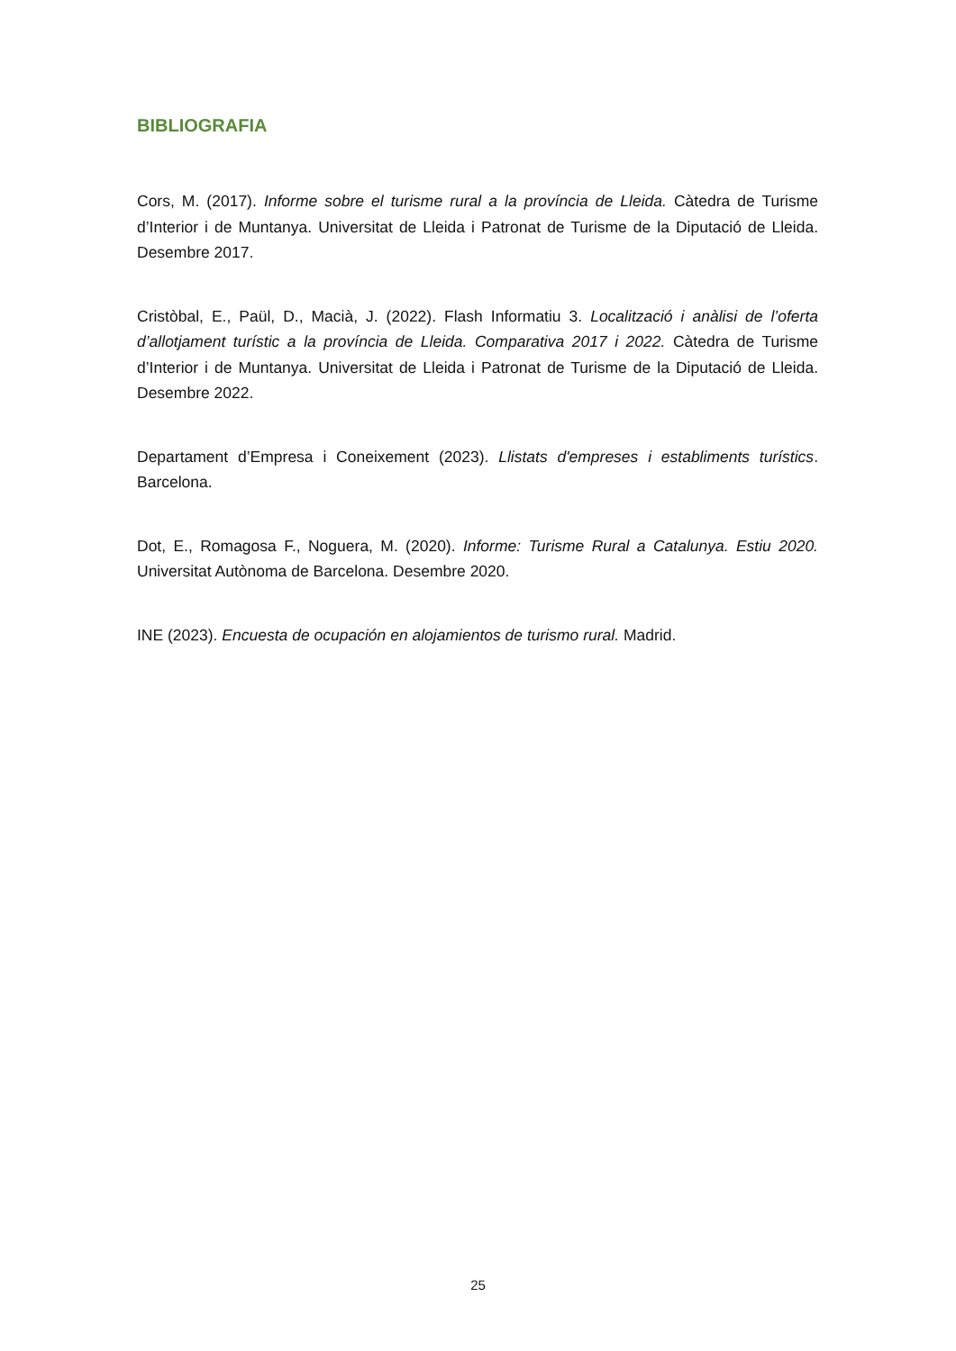BIBLIOGRAFIA
Cors, M. (2017). Informe sobre el turisme rural a la província de Lleida. Càtedra de Turisme d’Interior i de Muntanya. Universitat de Lleida i Patronat de Turisme de la Diputació de Lleida. Desembre 2017.
Cristòbal, E., Paül, D., Macià, J. (2022). Flash Informatiu 3. Localització i anàlisi de l’oferta d’allotjament turístic a la província de Lleida. Comparativa 2017 i 2022. Càtedra de Turisme d’Interior i de Muntanya. Universitat de Lleida i Patronat de Turisme de la Diputació de Lleida. Desembre 2022.
Departament d’Empresa i Coneixement (2023). Llistats d'empreses i establiments turístics. Barcelona.
Dot, E., Romagosa F., Noguera, M. (2020). Informe: Turisme Rural a Catalunya. Estiu 2020. Universitat Autònoma de Barcelona. Desembre 2020.
INE (2023). Encuesta de ocupación en alojamientos de turismo rural. Madrid.
25